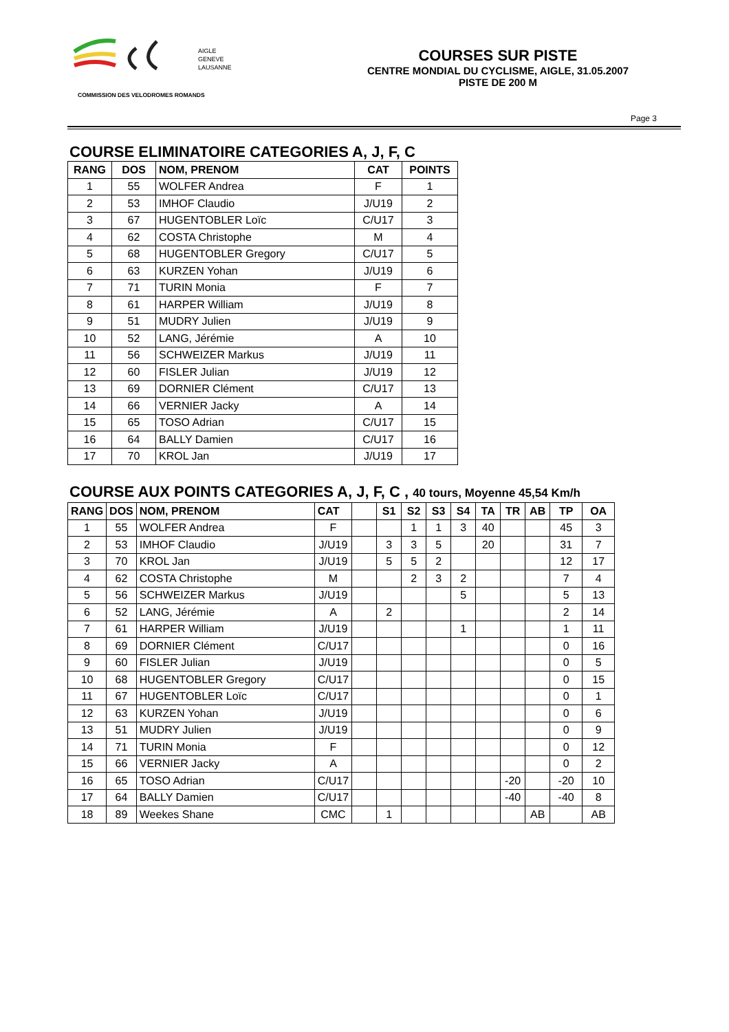AIGLE
GENEVE
LAUSANNE
COURSES SUR PISTE
CENTRE MONDIAL DU CYCLISME, AIGLE, 31.05.2007
PISTE DE 200 M
COMMISSION DES VELODROMES ROMANDS
Page 3
COURSE ELIMINATOIRE CATEGORIES A, J, F, C
| RANG | DOS | NOM, PRENOM | CAT | POINTS |
| --- | --- | --- | --- | --- |
| 1 | 55 | WOLFER Andrea | F | 1 |
| 2 | 53 | IMHOF Claudio | J/U19 | 2 |
| 3 | 67 | HUGENTOBLER Loïc | C/U17 | 3 |
| 4 | 62 | COSTA Christophe | M | 4 |
| 5 | 68 | HUGENTOBLER Gregory | C/U17 | 5 |
| 6 | 63 | KURZEN Yohan | J/U19 | 6 |
| 7 | 71 | TURIN Monia | F | 7 |
| 8 | 61 | HARPER William | J/U19 | 8 |
| 9 | 51 | MUDRY Julien | J/U19 | 9 |
| 10 | 52 | LANG, Jérémie | A | 10 |
| 11 | 56 | SCHWEIZER Markus | J/U19 | 11 |
| 12 | 60 | FISLER Julian | J/U19 | 12 |
| 13 | 69 | DORNIER Clément | C/U17 | 13 |
| 14 | 66 | VERNIER Jacky | A | 14 |
| 15 | 65 | TOSO Adrian | C/U17 | 15 |
| 16 | 64 | BALLY Damien | C/U17 | 16 |
| 17 | 70 | KROL Jan | J/U19 | 17 |
COURSE AUX POINTS CATEGORIES A, J, F, C , 40 tours, Moyenne 45,54 Km/h
| RANG | DOS | NOM, PRENOM | CAT | | S1 | S2 | S3 | S4 | TA | TR | AB | TP | OA |
| --- | --- | --- | --- | --- | --- | --- | --- | --- | --- | --- | --- | --- | --- |
| 1 | 55 | WOLFER Andrea | F | | | 1 | 1 | 3 | 40 | | | 45 | 3 |
| 2 | 53 | IMHOF Claudio | J/U19 | | 3 | 3 | 5 | | 20 | | | 31 | 7 |
| 3 | 70 | KROL Jan | J/U19 | | 5 | 5 | 2 | | | | | 12 | 17 |
| 4 | 62 | COSTA Christophe | M | | | 2 | 3 | 2 | | | | 7 | 4 |
| 5 | 56 | SCHWEIZER Markus | J/U19 | | | | | 5 | | | | 5 | 13 |
| 6 | 52 | LANG, Jérémie | A | | 2 | | | | | | | 2 | 14 |
| 7 | 61 | HARPER William | J/U19 | | | | | 1 | | | | 1 | 11 |
| 8 | 69 | DORNIER Clément | C/U17 | | | | | | | | | 0 | 16 |
| 9 | 60 | FISLER Julian | J/U19 | | | | | | | | | 0 | 5 |
| 10 | 68 | HUGENTOBLER Gregory | C/U17 | | | | | | | | | 0 | 15 |
| 11 | 67 | HUGENTOBLER Loïc | C/U17 | | | | | | | | | 0 | 1 |
| 12 | 63 | KURZEN Yohan | J/U19 | | | | | | | | | 0 | 6 |
| 13 | 51 | MUDRY Julien | J/U19 | | | | | | | | | 0 | 9 |
| 14 | 71 | TURIN Monia | F | | | | | | | | | 0 | 12 |
| 15 | 66 | VERNIER Jacky | A | | | | | | | | | 0 | 2 |
| 16 | 65 | TOSO Adrian | C/U17 | | | | | | | -20 | | -20 | 10 |
| 17 | 64 | BALLY Damien | C/U17 | | | | | | | -40 | | -40 | 8 |
| 18 | 89 | Weekes Shane | CMC | | 1 | | | | | | AB | | AB |